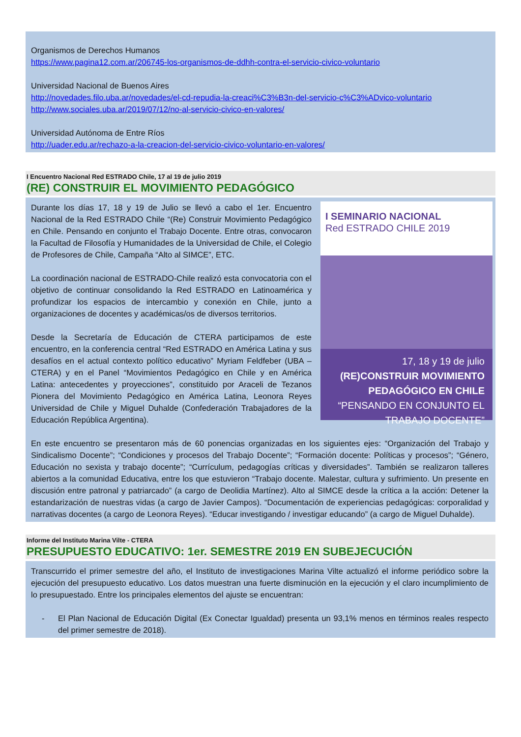Organismos de Derechos Humanos
https://www.pagina12.com.ar/206745-los-organismos-de-ddhh-contra-el-servicio-civico-voluntario
Universidad Nacional de Buenos Aires
http://novedades.filo.uba.ar/novedades/el-cd-repudia-la-creaci%C3%B3n-del-servicio-c%C3%ADvico-voluntario
http://www.sociales.uba.ar/2019/07/12/no-al-servicio-civico-en-valores/
Universidad Autónoma de Entre Ríos
http://uader.edu.ar/rechazo-a-la-creacion-del-servicio-civico-voluntario-en-valores/
I Encuentro Nacional Red ESTRADO Chile, 17 al 19 de julio 2019
(RE) CONSTRUIR EL MOVIMIENTO PEDAGÓGICO
I SEMINARIO NACIONAL
Red ESTRADO CHILE 2019
17, 18 y 19 de julio
(RE)CONSTRUIR MOVIMIENTO PEDAGÓGICO EN CHILE
“PENSANDO EN CONJUNTO EL TRABAJO DOCENTE”
Durante los días 17, 18 y 19 de Julio se llevó a cabo el 1er. Encuentro Nacional de la Red ESTRADO Chile “(Re) Construir Movimiento Pedagógico en Chile. Pensando en conjunto el Trabajo Docente. Entre otras, convocaron la Facultad de Filosofía y Humanidades de la Universidad de Chile, el Colegio de Profesores de Chile, Campaña “Alto al SIMCE”, ETC.
La coordinación nacional de ESTRADO-Chile realizó esta convocatoria con el objetivo de continuar consolidando la Red ESTRADO en Latinoamérica y profundizar los espacios de intercambio y conexión en Chile, junto a organizaciones de docentes y académicas/os de diversos territorios.
Desde la Secretaría de Educación de CTERA participamos de este encuentro, en la conferencia central “Red ESTRADO en América Latina y sus desafíos en el actual contexto político educativo” Myriam Feldfeber (UBA – CTERA) y en el Panel “Movimientos Pedagógico en Chile y en América Latina: antecedentes y proyecciones”, constituido por Araceli de Tezanos Pionera del Movimiento Pedagógico en América Latina, Leonora Reyes Universidad de Chile y Miguel Duhalde (Confederación Trabajadores de la Educación República Argentina).
En este encuentro se presentaron más de 60 ponencias organizadas en los siguientes ejes: “Organización del Trabajo y Sindicalismo Docente”; “Condiciones y procesos del Trabajo Docente”; “Formación docente: Políticas y procesos”; “Género, Educación no sexista y trabajo docente”; “Currículum, pedagogías críticas y diversidades”. También se realizaron talleres abiertos a la comunidad Educativa, entre los que estuvieron “Trabajo docente. Malestar, cultura y sufrimiento. Un presente en discusión entre patronal y patriarcado” (a cargo de Deolidia Martínez). Alto al SIMCE desde la crítica a la acción: Detener la estandarización de nuestras vidas (a cargo de Javier Campos). “Documentación de experiencias pedagógicas: corporalidad y narrativas docentes (a cargo de Leonora Reyes). “Educar investigando / investigar educando” (a cargo de Miguel Duhalde).
Informe del Instituto Marina Vilte - CTERA
PRESUPUESTO EDUCATIVO: 1er. SEMESTRE 2019 EN SUBEJECUCIÓN
Transcurrido el primer semestre del año, el Instituto de investigaciones Marina Vilte actualizó el informe periódico sobre la ejecución del presupuesto educativo. Los datos muestran una fuerte disminución en la ejecución y el claro incumplimiento de lo presupuestado. Entre los principales elementos del ajuste se encuentran:
- El Plan Nacional de Educación Digital (Ex Conectar Igualdad) presenta un 93,1% menos en términos reales respecto del primer semestre de 2018).